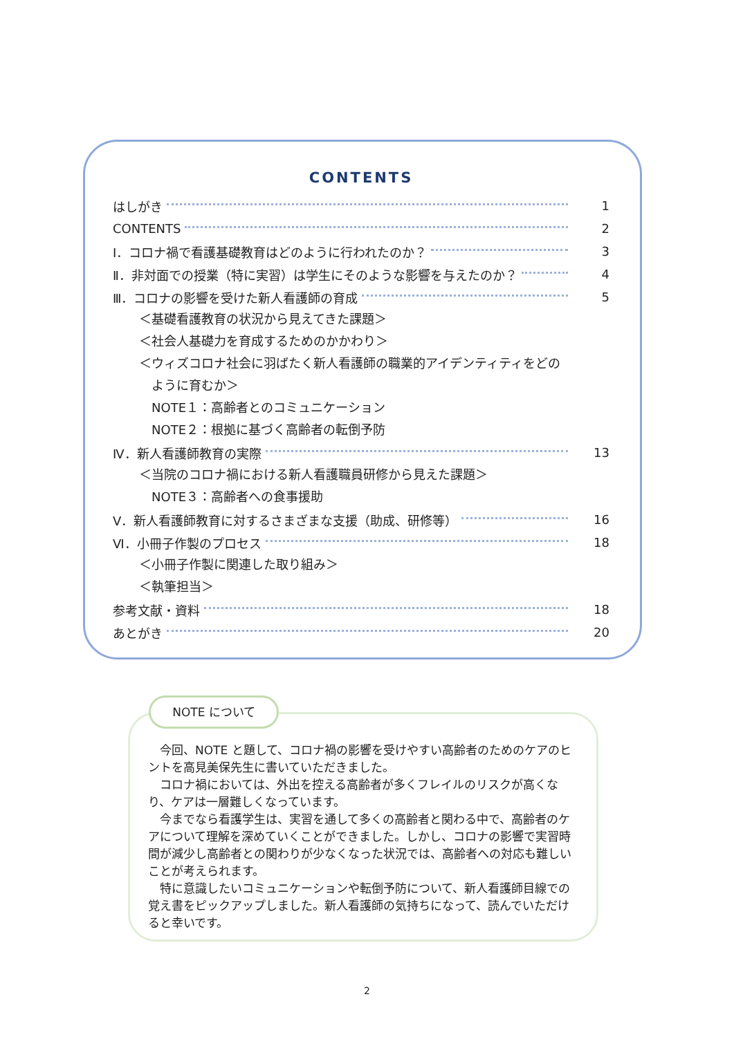CONTENTS
はしがき 1
CONTENTS 2
Ⅰ．コロナ禍で看護基礎教育はどのように行われたのか？ 3
Ⅱ．非対面での授業（特に実習）は学生にそのような影響を与えたのか？ 4
Ⅲ．コロナの影響を受けた新人看護師の育成 5
＜基礎看護教育の状況から見えてきた課題＞
＜社会人基礎力を育成するためのかかわり＞
＜ウィズコロナ社会に羽ばたく新人看護師の職業的アイデンティティをどの
ように育むか＞
NOTE１：高齢者とのコミュニケーション
NOTE２：根拠に基づく高齢者の転倒予防
Ⅳ．新人看護師教育の実際 13
＜当院のコロナ禍における新人看護職員研修から見えた課題＞
NOTE３：高齢者への食事援助
Ⅴ．新人看護師教育に対するさまざまな支援（助成、研修等） 16
Ⅵ．小冊子作製のプロセス 18
＜小冊子作製に関連した取り組み＞
＜執筆担当＞
参考文献・資料 18
あとがき 20
　今回、NOTE と題して、コロナ禍の影響を受けやすい高齢者のためのケアのヒントを高見美保先生に書いていただきました。
　コロナ禍においては、外出を控える高齢者が多くフレイルのリスクが高くなり、ケアは一層難しくなっています。
　今までなら看護学生は、実習を通して多くの高齢者と関わる中で、高齢者のケアについて理解を深めていくことができました。しかし、コロナの影響で実習時間が減少し高齢者との関わりが少なくなった状況では、高齢者への対応も難しいことが考えられます。
　特に意識したいコミュニケーションや転倒予防について、新人看護師目線での覚え書をピックアップしました。新人看護師の気持ちになって、読んでいただけると幸いです。
NOTE について
2